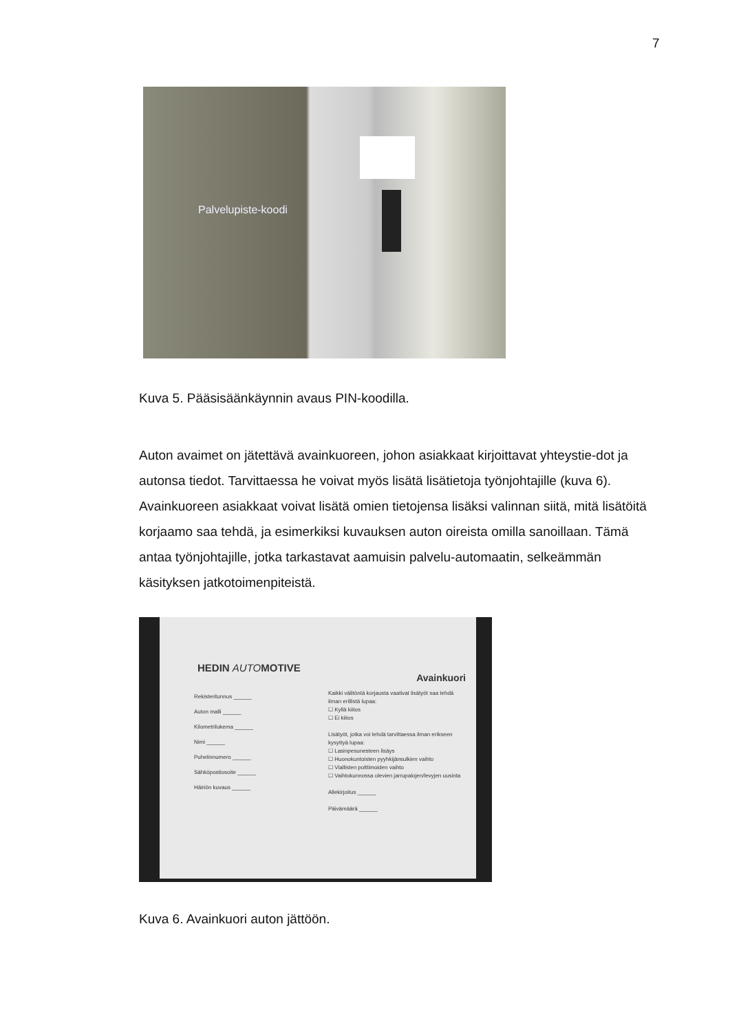7
Palvelupiste-koodi
Kuva 5. Pääsisäänkäynnin avaus PIN-koodilla.
Auton avaimet on jätettävä avainkuoreen, johon asiakkaat kirjoittavat yhteystie-dot ja autonsa tiedot. Tarvittaessa he voivat myös lisätä lisätietoja työnjohtajille (kuva 6). Avainkuoreen asiakkaat voivat lisätä omien tietojensa lisäksi valinnan siitä, mitä lisätöitä korjaamo saa tehdä, ja esimerkiksi kuvauksen auton oireista omilla sanoillaan. Tämä antaa työnjohtajille, jotka tarkastavat aamuisin palvelu-automaatin, selkeämmän käsityksen jatkotoimenpiteistä.
HEDIN AUTOMOTIVE
Avainkuori
Rekisteritunnus ______
Auton malli ______
Kilometrilukema ______
Nimi ______
Puhelinnumero ______
Sähköpostiosoite ______
Häiriön kuvaus ______
Kaikki välitöntä korjausta vaativat lisätyöt saa tehdä ilman erillistä lupaa:
☐ Kyllä kiitos
☐ Ei kiitos
Lisätyöt, jotka voi tehdä tarvittaessa ilman erikseen kysyttyä lupaa:
☐ Lasinpesunesteen lisäys
☐ Huonokuntoisten pyyhkijänsulkien vaihto
☐ Viallisten polttimoiden vaihto
☐ Vaihtokunnossa olevien jarrupalojen/levyjen uusinta
Allekirjoitus ______
Päivämäärä ______
Kuva 6. Avainkuori auton jättöön.